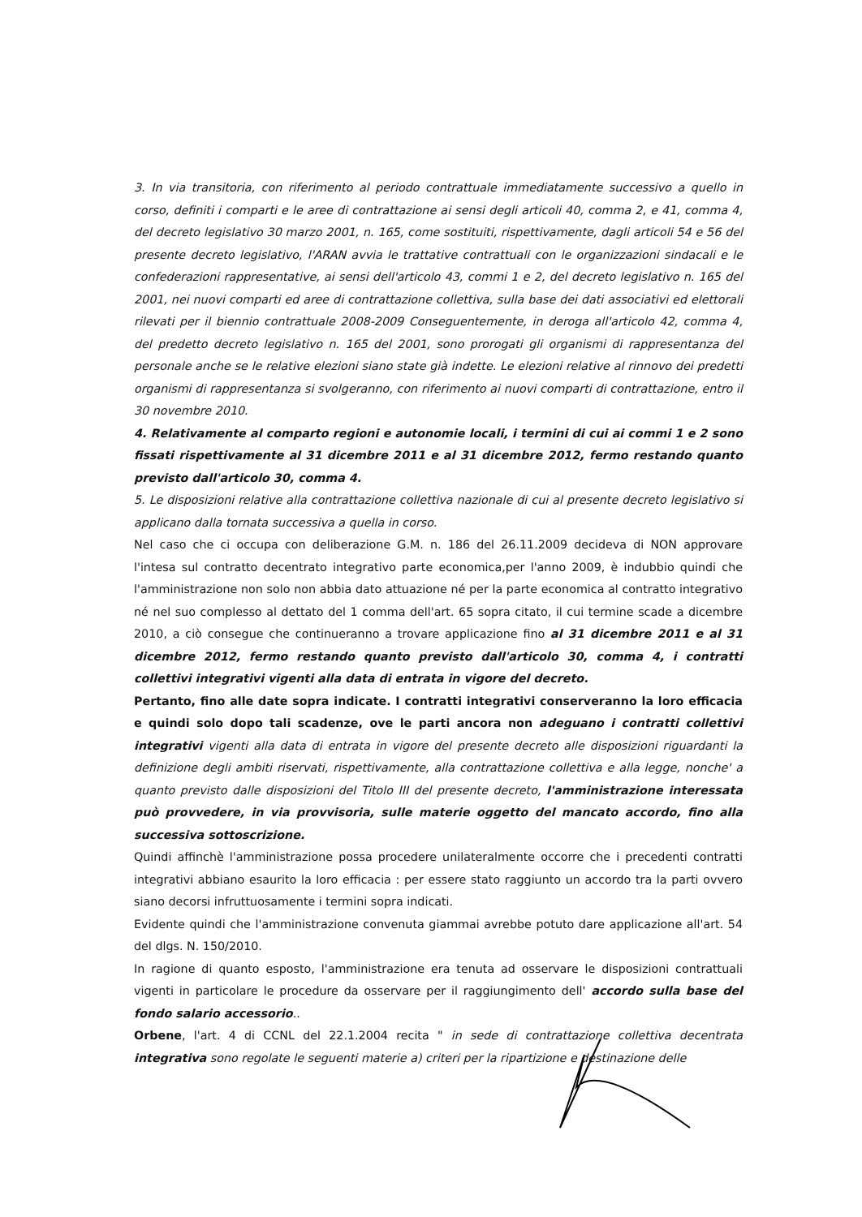3. In via transitoria, con riferimento al periodo contrattuale immediatamente successivo a quello in corso, definiti i comparti e le aree di contrattazione ai sensi degli articoli 40, comma 2, e 41, comma 4, del decreto legislativo 30 marzo 2001, n. 165, come sostituiti, rispettivamente, dagli articoli 54 e 56 del presente decreto legislativo, l'ARAN avvia le trattative contrattuali con le organizzazioni sindacali e le confederazioni rappresentative, ai sensi dell'articolo 43, commi 1 e 2, del decreto legislativo n. 165 del 2001, nei nuovi comparti ed aree di contrattazione collettiva, sulla base dei dati associativi ed elettorali rilevati per il biennio contrattuale 2008-2009 Conseguentemente, in deroga all'articolo 42, comma 4, del predetto decreto legislativo n. 165 del 2001, sono prorogati gli organismi di rappresentanza del personale anche se le relative elezioni siano state già indette. Le elezioni relative al rinnovo dei predetti organismi di rappresentanza si svolgeranno, con riferimento ai nuovi comparti di contrattazione, entro il 30 novembre 2010.
4. Relativamente al comparto regioni e autonomie locali, i termini di cui ai commi 1 e 2 sono fissati rispettivamente al 31 dicembre 2011 e al 31 dicembre 2012, fermo restando quanto previsto dall'articolo 30, comma 4.
5. Le disposizioni relative alla contrattazione collettiva nazionale di cui al presente decreto legislativo si applicano dalla tornata successiva a quella in corso.
Nel caso che ci occupa con deliberazione G.M. n. 186 del 26.11.2009 decideva di NON approvare l'intesa sul contratto decentrato integrativo parte economica,per l'anno 2009, è indubbio quindi che l'amministrazione non solo non abbia dato attuazione né per la parte economica al contratto integrativo né nel suo complesso al dettato del 1 comma dell'art. 65 sopra citato, il cui termine scade a dicembre 2010, a ciò consegue che continueranno a trovare applicazione fino al 31 dicembre 2011 e al 31 dicembre 2012, fermo restando quanto previsto dall'articolo 30, comma 4, i contratti collettivi integrativi vigenti alla data di entrata in vigore del decreto.
Pertanto, fino alle date sopra indicate. I contratti integrativi conserveranno la loro efficacia e quindi solo dopo tali scadenze, ove le parti ancora non adeguano i contratti collettivi integrativi vigenti alla data di entrata in vigore del presente decreto alle disposizioni riguardanti la definizione degli ambiti riservati, rispettivamente, alla contrattazione collettiva e alla legge, nonche' a quanto previsto dalle disposizioni del Titolo III del presente decreto, l'amministrazione interessata può provvedere, in via provvisoria, sulle materie oggetto del mancato accordo, fino alla successiva sottoscrizione.
Quindi affinchè l'amministrazione possa procedere unilateralmente occorre che i precedenti contratti integrativi abbiano esaurito la loro efficacia : per essere stato raggiunto un accordo tra la parti ovvero siano decorsi infruttuosamente i termini sopra indicati.
Evidente quindi che l'amministrazione convenuta giammai avrebbe potuto dare applicazione all'art. 54 del dlgs. N. 150/2010.
In ragione di quanto esposto, l'amministrazione era tenuta ad osservare le disposizioni contrattuali vigenti in particolare le procedure da osservare per il raggiungimento dell' accordo sulla base del fondo salario accessorio..
Orbene, l'art. 4 di CCNL del 22.1.2004 recita " in sede di contrattazione collettiva decentrata integrativa sono regolate le seguenti materie a) criteri per la ripartizione e destinazione delle